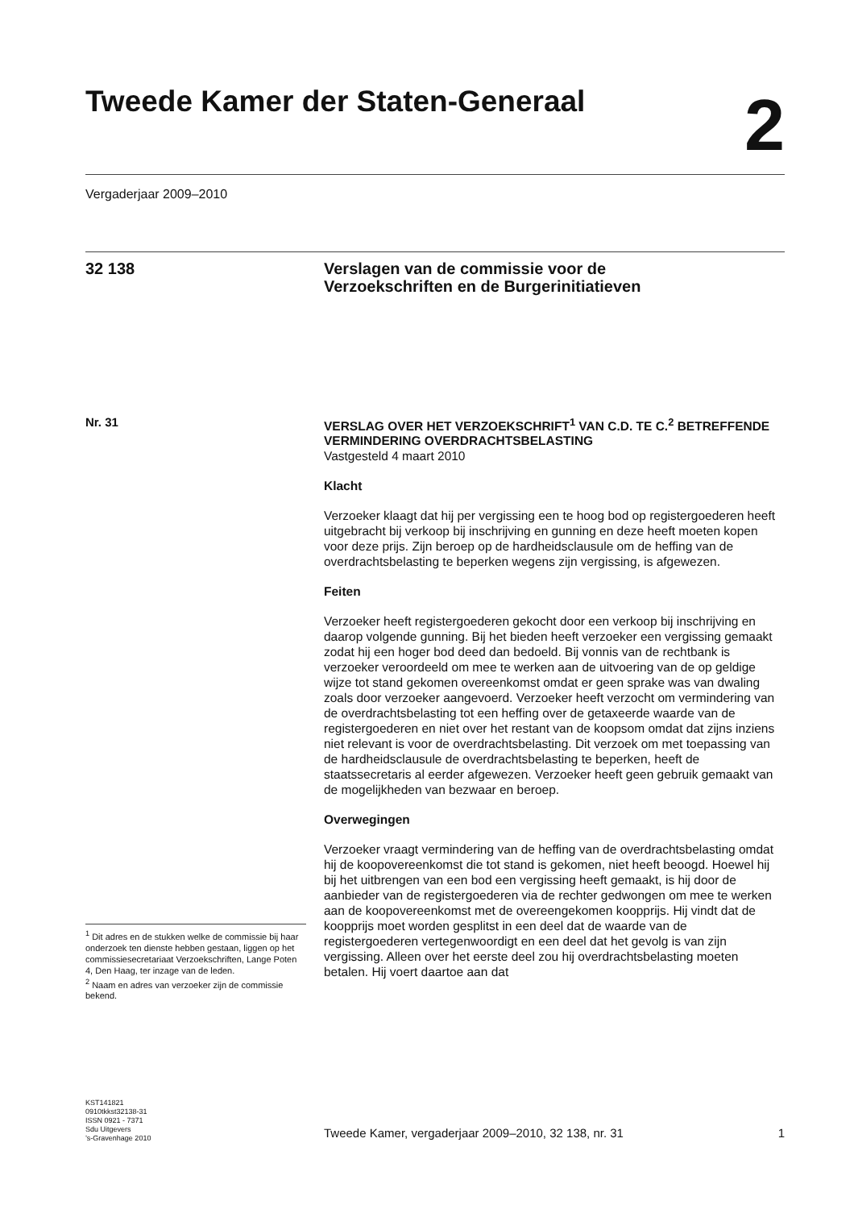Tweede Kamer der Staten-Generaal
2
Vergaderjaar 2009–2010
32 138
Verslagen van de commissie voor de
Verzoekschriften en de Burgerinitiatieven
Nr. 31
VERSLAG OVER HET VERZOEKSCHRIFT<sup>1</sup> VAN C.D. TE C.<sup>2</sup> BETREFFENDE VERMINDERING OVERDRACHTSBELASTING
Vastgesteld 4 maart 2010
Klacht
Verzoeker klaagt dat hij per vergissing een te hoog bod op registergoederen heeft uitgebracht bij verkoop bij inschrijving en gunning en deze heeft moeten kopen voor deze prijs. Zijn beroep op de hardheidsclausule om de heffing van de overdrachtsbelasting te beperken wegens zijn vergissing, is afgewezen.
Feiten
Verzoeker heeft registergoederen gekocht door een verkoop bij inschrijving en daarop volgende gunning. Bij het bieden heeft verzoeker een vergissing gemaakt zodat hij een hoger bod deed dan bedoeld. Bij vonnis van de rechtbank is verzoeker veroordeeld om mee te werken aan de uitvoering van de op geldige wijze tot stand gekomen overeenkomst omdat er geen sprake was van dwaling zoals door verzoeker aangevoerd. Verzoeker heeft verzocht om vermindering van de overdrachtsbelasting tot een heffing over de getaxeerde waarde van de registergoederen en niet over het restant van de koopsom omdat dat zijns inziens niet relevant is voor de overdrachtsbelasting. Dit verzoek om met toepassing van de hardheidsclausule de overdrachtsbelasting te beperken, heeft de staatssecretaris al eerder afgewezen. Verzoeker heeft geen gebruik gemaakt van de mogelijkheden van bezwaar en beroep.
Overwegingen
Verzoeker vraagt vermindering van de heffing van de overdrachtsbelasting omdat hij de koopovereenkomst die tot stand is gekomen, niet heeft beoogd. Hoewel hij bij het uitbrengen van een bod een vergissing heeft gemaakt, is hij door de aanbieder van de registergoederen via de rechter gedwongen om mee te werken aan de koopovereenkomst met de overeengekomen koopprijs. Hij vindt dat de koopprijs moet worden gesplitst in een deel dat de waarde van de registergoederen vertegenwoordigt en een deel dat het gevolg is van zijn vergissing. Alleen over het eerste deel zou hij overdrachtsbelasting moeten betalen. Hij voert daartoe aan dat
<sup>1</sup> Dit adres en de stukken welke de commissie bij haar onderzoek ten dienste hebben gestaan, liggen op het commissiesecretariaat Verzoekschriften, Lange Poten 4, Den Haag, ter inzage van de leden.
<sup>2</sup> Naam en adres van verzoeker zijn de commissie bekend.
KST141821
0910tkkst32138-31
ISSN 0921 - 7371
Sdu Uitgevers
’s-Gravenhage 2010
Tweede Kamer, vergaderjaar 2009–2010, 32 138, nr. 31 1